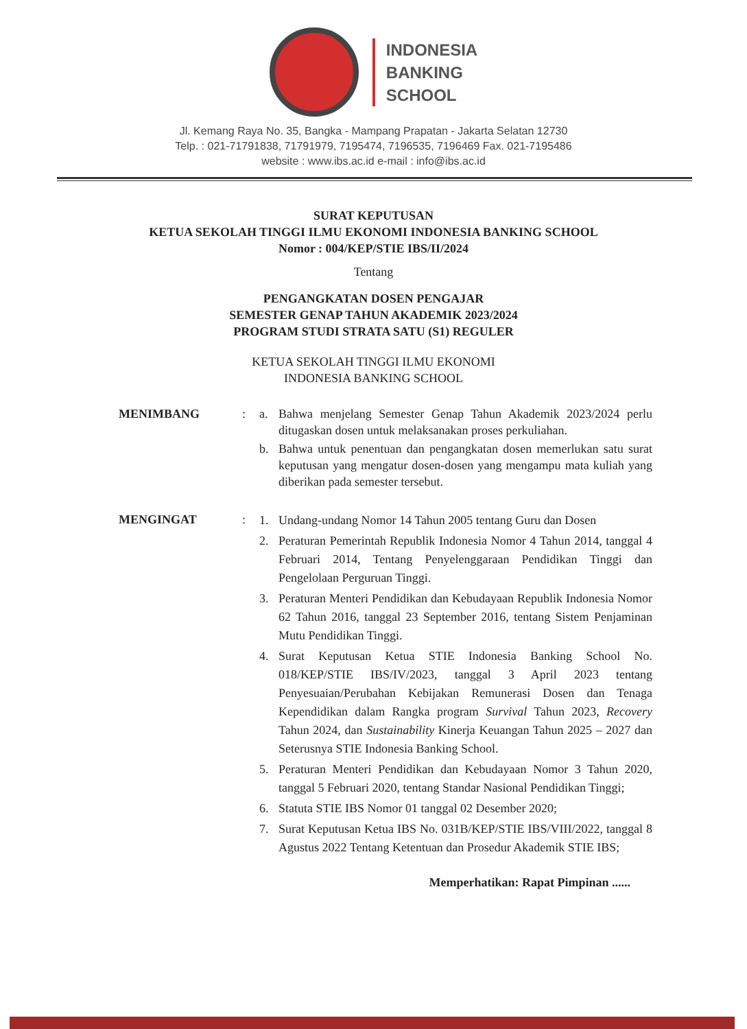INDONESIA
BANKING
SCHOOL
Jl. Kemang Raya No. 35, Bangka - Mampang Prapatan - Jakarta Selatan 12730
Telp. : 021-71791838, 71791979, 7195474, 7196535, 7196469 Fax. 021-7195486
website : www.ibs.ac.id e-mail : info@ibs.ac.id
SURAT KEPUTUSAN
KETUA SEKOLAH TINGGI ILMU EKONOMI INDONESIA BANKING SCHOOL
Nomor : 004/KEP/STIE IBS/II/2024
Tentang
PENGANGKATAN DOSEN PENGAJAR
SEMESTER GENAP TAHUN AKADEMIK 2023/2024
PROGRAM STUDI STRATA SATU (S1) REGULER
KETUA SEKOLAH TINGGI ILMU EKONOMI
INDONESIA BANKING SCHOOL
MENIMBANG : a. Bahwa menjelang Semester Genap Tahun Akademik 2023/2024 perlu ditugaskan dosen untuk melaksanakan proses perkuliahan.
b. Bahwa untuk penentuan dan pengangkatan dosen memerlukan satu surat keputusan yang mengatur dosen-dosen yang mengampu mata kuliah yang diberikan pada semester tersebut.
MENGINGAT :
1. Undang-undang Nomor 14 Tahun 2005 tentang Guru dan Dosen
2. Peraturan Pemerintah Republik Indonesia Nomor 4 Tahun 2014, tanggal 4 Februari 2014, Tentang Penyelenggaraan Pendidikan Tinggi dan Pengelolaan Perguruan Tinggi.
3. Peraturan Menteri Pendidikan dan Kebudayaan Republik Indonesia Nomor 62 Tahun 2016, tanggal 23 September 2016, tentang Sistem Penjaminan Mutu Pendidikan Tinggi.
4. Surat Keputusan Ketua STIE Indonesia Banking School No. 018/KEP/STIE IBS/IV/2023, tanggal 3 April 2023 tentang Penyesuaian/Perubahan Kebijakan Remunerasi Dosen dan Tenaga Kependidikan dalam Rangka program Survival Tahun 2023, Recovery Tahun 2024, dan Sustainability Kinerja Keuangan Tahun 2025 – 2027 dan Seterusnya STIE Indonesia Banking School.
5. Peraturan Menteri Pendidikan dan Kebudayaan Nomor 3 Tahun 2020, tanggal 5 Februari 2020, tentang Standar Nasional Pendidikan Tinggi;
6. Statuta STIE IBS Nomor 01 tanggal 02 Desember 2020;
7. Surat Keputusan Ketua IBS No. 031B/KEP/STIE IBS/VIII/2022, tanggal 8 Agustus 2022 Tentang Ketentuan dan Prosedur Akademik STIE IBS;
Memperhatikan: Rapat Pimpinan ......